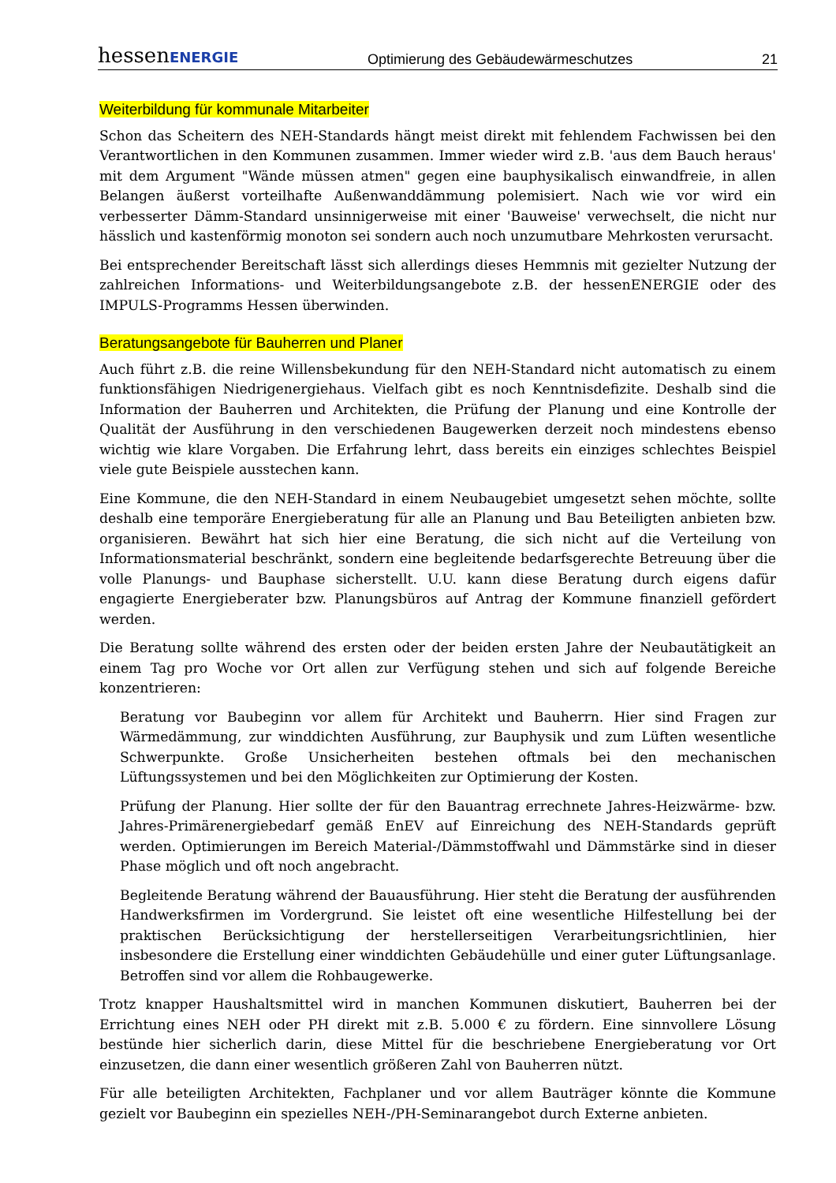hessenENERGIE Optimierung des Gebäudewärmeschutzes 21
Weiterbildung für kommunale Mitarbeiter
Schon das Scheitern des NEH-Standards hängt meist direkt mit fehlendem Fachwissen bei den Verantwortlichen in den Kommunen zusammen. Immer wieder wird z.B. 'aus dem Bauch heraus' mit dem Argument "Wände müssen atmen" gegen eine bauphysikalisch einwandfreie, in allen Belangen äußerst vorteilhafte Außenwanddämmung polemisiert. Nach wie vor wird ein verbesserter Dämm-Standard unsinnigerweise mit einer 'Bauweise' verwechselt, die nicht nur hässlich und kastenförmig monoton sei sondern auch noch unzumutbare Mehrkosten verursacht.
Bei entsprechender Bereitschaft lässt sich allerdings dieses Hemmnis mit gezielter Nutzung der zahlreichen Informations- und Weiterbildungsangebote z.B. der hessenENERGIE oder des IMPULS-Programms Hessen überwinden.
Beratungsangebote für Bauherren und Planer
Auch führt z.B. die reine Willensbekundung für den NEH-Standard nicht automatisch zu einem funktionsfähigen Niedrigenergiehaus. Vielfach gibt es noch Kenntnisdefizite. Deshalb sind die Information der Bauherren und Architekten, die Prüfung der Planung und eine Kontrolle der Qualität der Ausführung in den verschiedenen Baugewerken derzeit noch mindestens ebenso wichtig wie klare Vorgaben. Die Erfahrung lehrt, dass bereits ein einziges schlechtes Beispiel viele gute Beispiele ausstechen kann.
Eine Kommune, die den NEH-Standard in einem Neubaugebiet umgesetzt sehen möchte, sollte deshalb eine temporäre Energieberatung für alle an Planung und Bau Beteiligten anbieten bzw. organisieren. Bewährt hat sich hier eine Beratung, die sich nicht auf die Verteilung von Informationsmaterial beschränkt, sondern eine begleitende bedarfsgerechte Betreuung über die volle Planungs- und Bauphase sicherstellt. U.U. kann diese Beratung durch eigens dafür engagierte Energieberater bzw. Planungsbüros auf Antrag der Kommune finanziell gefördert werden.
Die Beratung sollte während des ersten oder der beiden ersten Jahre der Neubautätigkeit an einem Tag pro Woche vor Ort allen zur Verfügung stehen und sich auf folgende Bereiche konzentrieren:
Beratung vor Baubeginn vor allem für Architekt und Bauherrn. Hier sind Fragen zur Wärmedämmung, zur winddichten Ausführung, zur Bauphysik und zum Lüften wesentliche Schwerpunkte. Große Unsicherheiten bestehen oftmals bei den mechanischen Lüftungssystemen und bei den Möglichkeiten zur Optimierung der Kosten.
Prüfung der Planung. Hier sollte der für den Bauantrag errechnete Jahres-Heizwärme- bzw. Jahres-Primärenergiebedarf gemäß EnEV auf Einreichung des NEH-Standards geprüft werden. Optimierungen im Bereich Material-/Dämmstoffwahl und Dämmstärke sind in dieser Phase möglich und oft noch angebracht.
Begleitende Beratung während der Bauausführung. Hier steht die Beratung der ausführenden Handwerksfirmen im Vordergrund. Sie leistet oft eine wesentliche Hilfestellung bei der praktischen Berücksichtigung der herstellerseitigen Verarbeitungsrichtlinien, hier insbesondere die Erstellung einer winddichten Gebäudehülle und einer guter Lüftungsanlage. Betroffen sind vor allem die Rohbaugewerke.
Trotz knapper Haushaltsmittel wird in manchen Kommunen diskutiert, Bauherren bei der Errichtung eines NEH oder PH direkt mit z.B. 5.000 € zu fördern. Eine sinnvollere Lösung bestünde hier sicherlich darin, diese Mittel für die beschriebene Energieberatung vor Ort einzusetzen, die dann einer wesentlich größeren Zahl von Bauherren nützt.
Für alle beteiligten Architekten, Fachplaner und vor allem Bauträger könnte die Kommune gezielt vor Baubeginn ein spezielles NEH-/PH-Seminarangebot durch Externe anbieten.